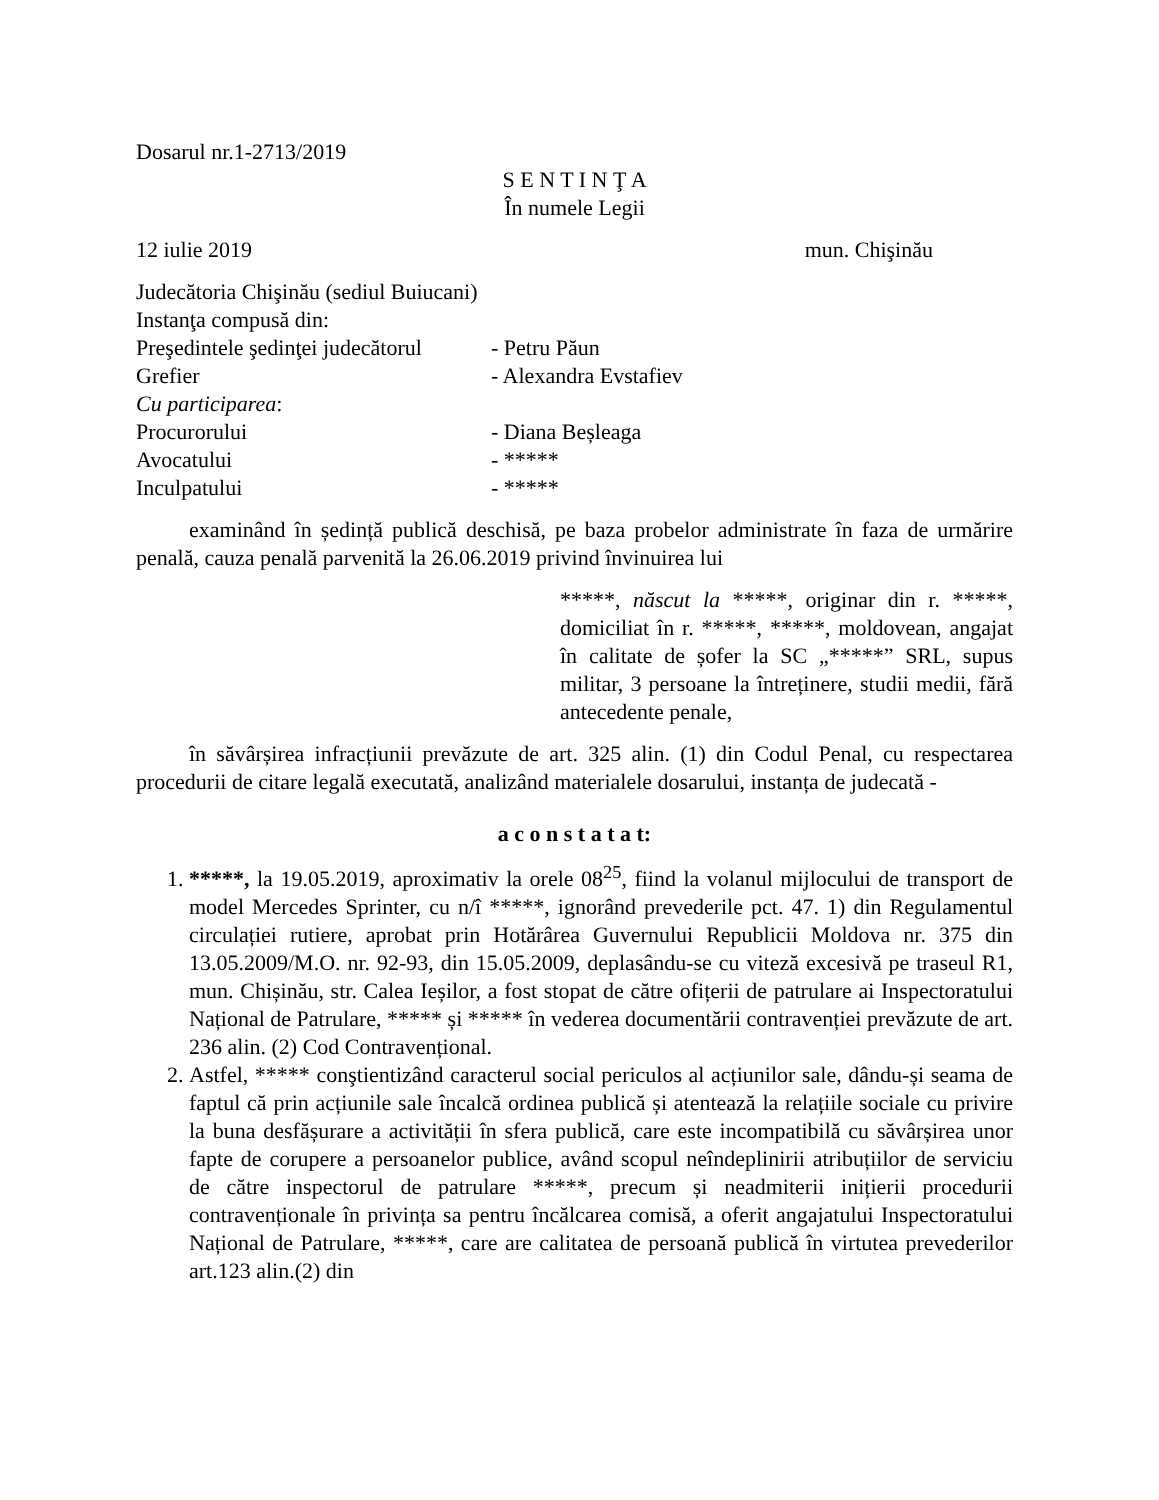Dosarul nr.1-2713/2019
S E N T I N Ţ A
În numele Legii
12 iulie 2019 mun. Chişinău
Judecătoria Chişinău (sediul Buiucani)
Instanţa compusă din:
Preşedintele şedinţei judecătorul - Petru Păun
Grefier - Alexandra Evstafiev
Cu participarea:
Procurorului - Diana Beșleaga
Avocatului - *****
Inculpatului - *****
examinând în ședință publică deschisă, pe baza probelor administrate în faza de urmărire penală, cauza penală parvenită la 26.06.2019 privind învinuirea lui
*****, născut la *****, originar din r. *****, domiciliat în r. *****, *****, moldovean, angajat în calitate de șofer la SC „*****” SRL, supus militar, 3 persoane la întreținere, studii medii, fără antecedente penale,
în săvârșirea infracțiunii prevăzute de art. 325 alin. (1) din Codul Penal, cu respectarea procedurii de citare legală executată, analizând materialele dosarului, instanța de judecată -
a c o n s t a t a t:
1. *****, la 19.05.2019, aproximativ la orele 08<sup>25</sup>, fiind la volanul mijlocului de transport de model Mercedes Sprinter, cu n/î *****, ignorând prevederile pct. 47. 1) din Regulamentul circulației rutiere, aprobat prin Hotărârea Guvernului Republicii Moldova nr. 375 din 13.05.2009/M.O. nr. 92-93, din 15.05.2009, deplasându-se cu viteză excesivă pe traseul R1, mun. Chișinău, str. Calea Ieșilor, a fost stopat de către ofițerii de patrulare ai Inspectoratului Național de Patrulare, ***** și ***** în vederea documentării contravenției prevăzute de art. 236 alin. (2) Cod Contravențional.
2. Astfel, ***** conştientizând caracterul social periculos al acțiunilor sale, dându-și seama de faptul că prin acțiunile sale încalcă ordinea publică și atentează la relațiile sociale cu privire la buna desfășurare a activității în sfera publică, care este incompatibilă cu săvârșirea unor fapte de corupere a persoanelor publice, având scopul neîndeplinirii atribuțiilor de serviciu de către inspectorul de patrulare *****, precum și neadmiterii inițierii procedurii contravenționale în privința sa pentru încălcarea comisă, a oferit angajatului Inspectoratului Național de Patrulare, *****, care are calitatea de persoană publică în virtutea prevederilor art.123 alin.(2) din